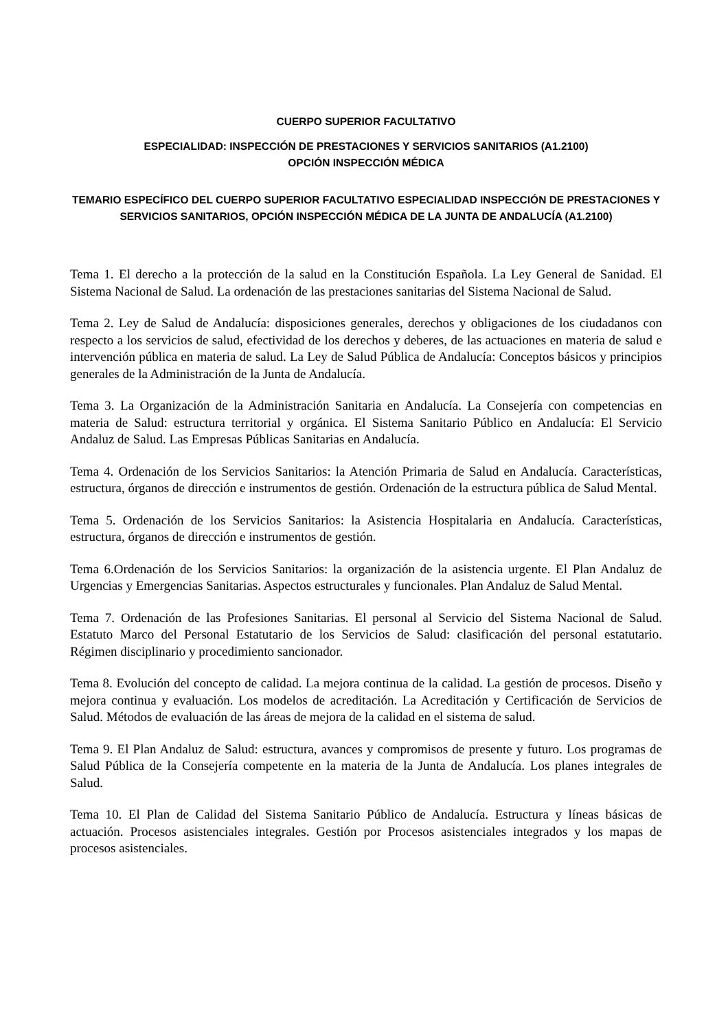CUERPO SUPERIOR FACULTATIVO
ESPECIALIDAD: INSPECCIÓN DE PRESTACIONES Y SERVICIOS SANITARIOS (A1.2100)
OPCIÓN INSPECCIÓN MÉDICA
TEMARIO ESPECÍFICO DEL CUERPO SUPERIOR FACULTATIVO ESPECIALIDAD INSPECCIÓN DE PRESTACIONES Y SERVICIOS SANITARIOS, OPCIÓN INSPECCIÓN MÉDICA DE LA JUNTA DE ANDALUCÍA (A1.2100)
Tema 1. El derecho a la protección de la salud en la Constitución Española. La Ley General de Sanidad. El Sistema Nacional de Salud. La ordenación de las prestaciones sanitarias del Sistema Nacional de Salud.
Tema 2. Ley de Salud de Andalucía: disposiciones generales, derechos y obligaciones de los ciudadanos con respecto a los servicios de salud, efectividad de los derechos y deberes, de las actuaciones en materia de salud e intervención pública en materia de salud. La Ley de Salud Pública de Andalucía: Conceptos básicos y principios generales de la Administración de la Junta de Andalucía.
Tema 3. La Organización de la Administración Sanitaria en Andalucía. La Consejería con competencias en materia de Salud: estructura territorial y orgánica. El Sistema Sanitario Público en Andalucía: El Servicio Andaluz de Salud. Las Empresas Públicas Sanitarias en Andalucía.
Tema 4. Ordenación de los Servicios Sanitarios: la Atención Primaria de Salud en Andalucía. Características, estructura, órganos de dirección e instrumentos de gestión. Ordenación de la estructura pública de Salud Mental.
Tema 5. Ordenación de los Servicios Sanitarios: la Asistencia Hospitalaria en Andalucía. Características, estructura, órganos de dirección e instrumentos de gestión.
Tema 6.Ordenación de los Servicios Sanitarios: la organización de la asistencia urgente. El Plan Andaluz de Urgencias y Emergencias Sanitarias. Aspectos estructurales y funcionales. Plan Andaluz de Salud Mental.
Tema 7. Ordenación de las Profesiones Sanitarias. El personal al Servicio del Sistema Nacional de Salud. Estatuto Marco del Personal Estatutario de los Servicios de Salud: clasificación del personal estatutario. Régimen disciplinario y procedimiento sancionador.
Tema 8. Evolución del concepto de calidad. La mejora continua de la calidad. La gestión de procesos. Diseño y mejora continua y evaluación. Los modelos de acreditación. La Acreditación y Certificación de Servicios de Salud. Métodos de evaluación de las áreas de mejora de la calidad en el sistema de salud.
Tema 9. El Plan Andaluz de Salud: estructura, avances y compromisos de presente y futuro. Los programas de Salud Pública de la Consejería competente en la materia de la Junta de Andalucía. Los planes integrales de Salud.
Tema 10. El Plan de Calidad del Sistema Sanitario Público de Andalucía. Estructura y líneas básicas de actuación. Procesos asistenciales integrales. Gestión por Procesos asistenciales integrados y los mapas de procesos asistenciales.